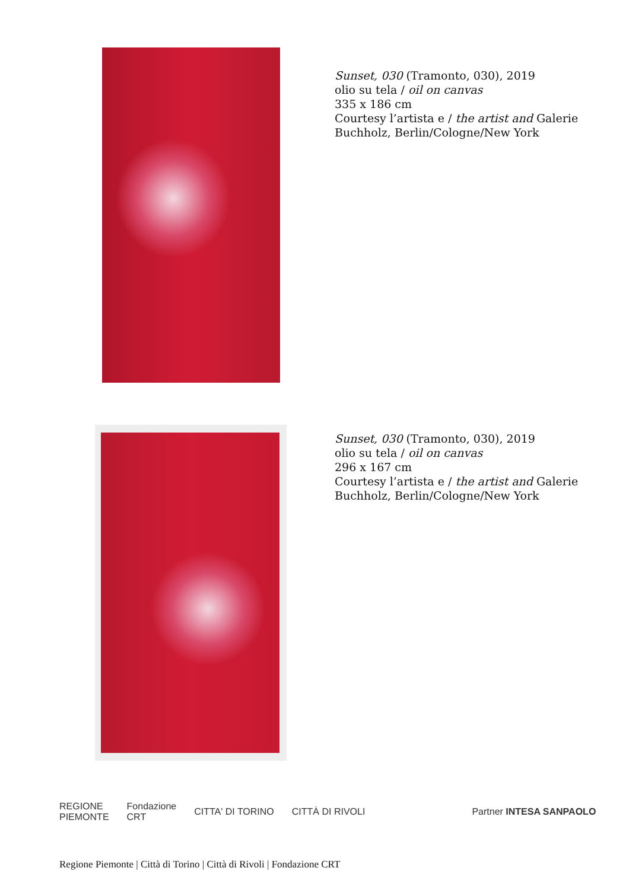Sunset, 030 (Tramonto, 030), 2019
olio su tela / oil on canvas
335 x 186 cm
Courtesy l’artista e / the artist and Galerie
Buchholz, Berlin/Cologne/New York
Sunset, 030 (Tramonto, 030), 2019
olio su tela / oil on canvas
296 x 167 cm
Courtesy l’artista e / the artist and Galerie
Buchholz, Berlin/Cologne/New York
REGIONE
PIEMONTE Fondazione
CRT CITTA' DI TORINO CITTÀ DI RIVOLI Partner INTESA SANPAOLO
Regione Piemonte | Città di Torino | Città di Rivoli | Fondazione CRT